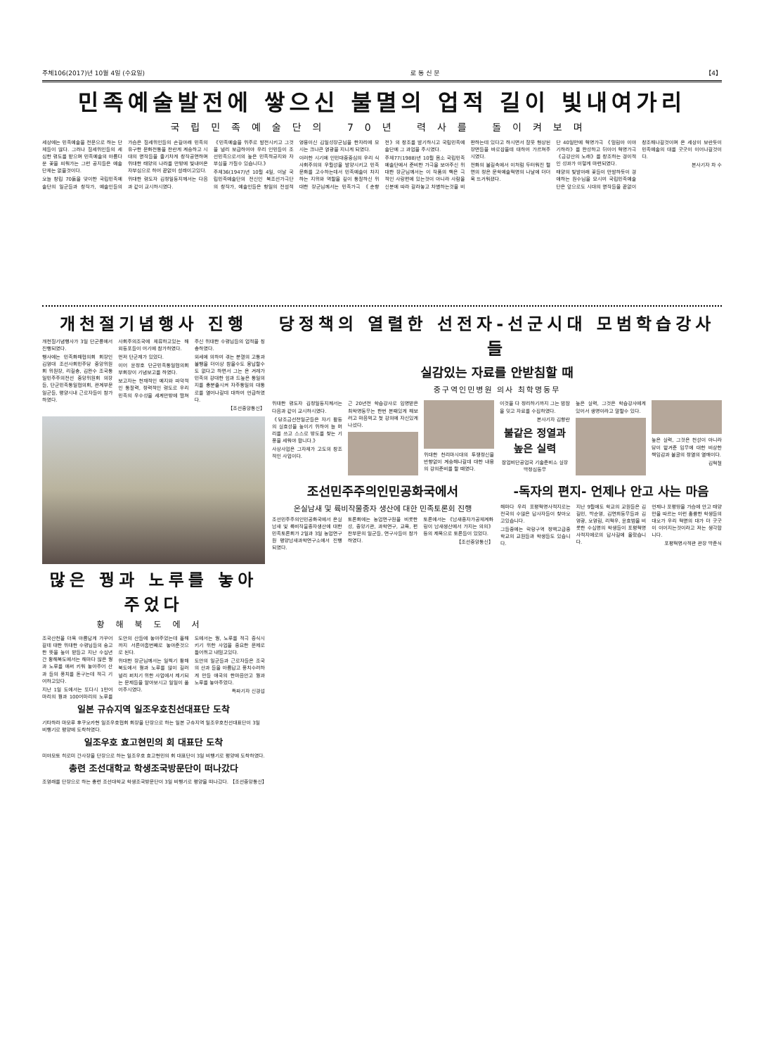주체106(2017)년 10월 4일 (수요일) 로 동 신 문 【4】
민족예술발전에 쌓으신 불멸의 업적 길이 빛내여가리
국립민족예술단의 70년 력사를 돌이켜보며
세상에는 민족예술을 전문으로 하는 단체들이 많다. 그러나 절세위인들의 세심한 령도를 받으며 민족예술의 아름다운 꽃을 피워가는 그런 공지들은 예술단체는 없을것이다.
오늘 창립 70돐을 맞이한 국립민족예술단의 일군들과 창작가, 예술인들의 가슴은 절세위인들의 손길아래 민족의 유구한 문화전통을 찬란게 계승하고 시대의 명작들을 줄기차게 창작공연하며 위대한 태양의 나라를 만방에 빛내여온 자부심으로 하여 끝없이 설레이고있다.
위대한 령도자 김정일동지께서는 다음과 같이 교시하시였다.
《민족예술을 위주로 발전시키고 그것을 널리 보급하여야 우리 인민들이 조선민족으로서의 높은 민족적긍지와 자부심을 가질수 있습니다.》
주체36(1947)년 10월 4일, 이날 국립민족예술단의 전신인 북조선가극단의 창작가, 예술인들은 항일의 전설적영웅이신 김일성장군님을 한자리에 모시는 크나큰 영광을 지니게 되였다.
이러한 시기에 인민대중중심의 우리 식 사회주의의 우월성을 발양시키고 민족문화를 고수하는데서 민족예술이 차지하는 지위와 역할을 깊이 통찰하신 위대한 장군님께서는 민족가극 《춘향전》의 창조를 발기하시고 국립민족예술단에 그 과업을 주시였다.
주체77(1988)년 10월 몸소 국립민족예술단에서 준비한 가극을 보아주신 위대한 장군님께서는 이 작품의 핵은 극적인 사랑편에 있는것이 아니라 사람을 신분에 따라 갈라놓고 차별하는것을 비판하는데 있다고 하시면서 잘못 형상된 장면들을 바로잡을데 대하여 가르쳐주시였다.
전화의 불길속에서 이처럼 두터워진 혈연의 정은 문학예술혁명의 나날에 더더욱 뜨거워졌다.
단 40일만에 혁명가극 《밀림아 이야기하라》를 완성하고 뒤이어 혁명가극 《금강산의 노래》를 창조하는 경이적인 성과가 이렇게 마련되였다.
태양의 빛발아래 꽃들이 만발하듯이 경애하는 원수님을 모시여 국립민족예술단은 앞으로도 시대의 명작들을 끝없이 창조해나갈것이며 온 세상이 보란듯이 민족예술의 대를 굿굿이 이어나갈것이다.
본사기자 차 수
개천절기념행사 진행
개천절기념행사가 3일 단군릉에서 진행되였다.
행사에는 민족화해협의회 회장인 김영대 조선사회민주당 중앙위원회 위원장, 리길송, 김완수 조국통일민주주의전선 중앙위원회 의장들, 단군민족통일협의회, 관계부문 일군들, 평양시내 근로자들이 참가하였다.
사회주의조국에 체류하고있는 해외동포들이 여기에 참가하였다.
먼저 단군제가 있었다.
이어 윤정호 단군민족통일협의회 부회장이 기념보고를 하였다.
보고자는 천재적인 예지와 파악적인 통찰력, 정력적인 령도로 우리 민족의 우수성을 세계만방에 떨쳐주신 위대한 수령님들의 업적을 칭송하였다.
외세에 의하여 겪는 분렬의 고통과 불행을 더이상 참을수도 용납할수도 없다고 하면서 그는 온 겨레가 민족의 강대한 힘과 드높은 통일의지를 총분출시켜 자주통일의 대통로를 열어나갈데 대하여 언급하였다.
【조선중앙통신】
많은 꿩과 노루를 놓아주었다
황해북도에서
조국산천을 더욱 아름답게 가꾸어갈데 대한 위대한 수령님들의 숭고한 뜻을 높이 받들고 지난 수십년간 황해북도에서는 해마다 많은 꿩과 노루를 애써 키워 놓아주어 산과 들의 풍치를 돋구는데 적극 기여하고있다.
지난 1일 도에서는 또다시 1만여마리의 꿩과 100여마리의 노루를 도안의 산들에 놓아주었는데 올해까지 서른아홉번째로 놓아준것으로 된다.
위대한 장군님께서는 일찍기 황해북도에서 꿩과 노루를 많이 길러 널리 퍼치기 위한 사업에서 제기되는 문제들을 알아보시고 일일이 풀어주시였다.
도에서는 꿩, 노루를 적극 증식시키기 위한 사업을 중요한 문제로 틀어쥐고 내밀고있다.
도안의 일군들과 근로자들은 조국의 산과 들을 아름답고 풍치수려하게 만들 애국의 한마음안고 꿩과 노루를 놓아주었다.
특파기자 신경섭
일본 규슈지역 일조우호친선대표단 도착
기타하라 마모루 후쿠오카현 일조우호협회 회장을 단장으로 하는 일본 규슈지역 일조우호친선대표단이 3일 비행기로 평양에 도착하였다.
일조우호 효고현민의 회 대표단 도착
미야모토 히로미 간사장을 단장으로 하는 일조우호 효고현민의 회 대표단이 3일 비행기로 평양에 도착하였다.
총련 조선대학교 학생조국방문단이 떠나갔다
조영래를 단장으로 하는 총련 조선대학교 학생조국방문단이 3일 비행기로 평양을 떠나갔다. 【조선중앙통신】
당정책의 열렬한 선전자-선군시대 모범학습강사들
실감있는 자료를 안받침할 때
중구역인민병원 의사 최학명동무
위대한 령도자 김정일동지께서는 다음과 같이 교시하시였다.
《당조금선전일군들은 자기 활동의 실효성을 높이기 위하여 늘 머리를 쓰고 스스로 방도를 찾는 기풍을 세워야 합니다.》
사상사업은 그자체가 고도의 창조적인 사업이다.
근 20년전 학습강사로 임명받은 최학명동무는 한번 본때있게 해보려고 마음먹고 첫 강의에 자신있게 나섰다.
위대한 천리마시대의 투쟁정신을 반향없이 계승해나갈데 대한 내용의 강의준비를 할 때였다.
이것을 다 정리하기까지 그는 밤잠을 잊고 자료를 수집하였다.
본사기자 김향란
불같은 정열과 높은 실력
잠업비단공업국 기술준비소 실장 박정심동무
높은 실력, 그것은 학습강사에게 있어서 생명이라고 말할수 있다.
높은 실력, 그것은 천성이 아니라 당이 맡겨준 임무에 대한 비상한 책임감과 불굴의 정열의 열매이다.
김혁철
조선민주주의인민공화국에서
온실남새 및 륙비작물종자 생산에 대한 민족토론회 진행
조선민주주의인민공화국에서 온실남새 및 륙비작물종자생산에 대한 민족토론회가 2일과 3일 농업연구원 평양남새과학연구소에서 진행되였다.
토론회에는 농업연구원을 비롯한 성, 중앙기관, 과학연구, 교육, 편찬부문의 일군들, 연구사들이 참가하였다.
토론에서는 《남새종자가공체계화 링이 남새생산에서 가지는 의의》 등의 제목으로 토론들이 있었다.
【조선중앙통신】
-독자의 편지- 언제나 안고 사는 마음
해마다 우리 포평혁명사적지로는 전국의 수많은 답사자들이 찾아오고있습니다.
그들중에는 락랑구역 정백고급중학교의 교원들과 학생들도 있습니다.
지난 9월에도 학교의 교원들은 김길민, 박순영, 김연희동무들과 김영광, 오영림, 리혁우, 윤효범을 비롯한 수십명의 학생들이 포평혁명사적지에로의 답사길에 올랐습니다.
언제나 포평땅을 가슴에 안고 태양만을 따르는 이런 훌륭한 학생들의 대오가 우리 혁명의 대가 더 굿굿이 이어지는것이라고 저는 생각합니다.
포평혁명사적관 관장 박준식